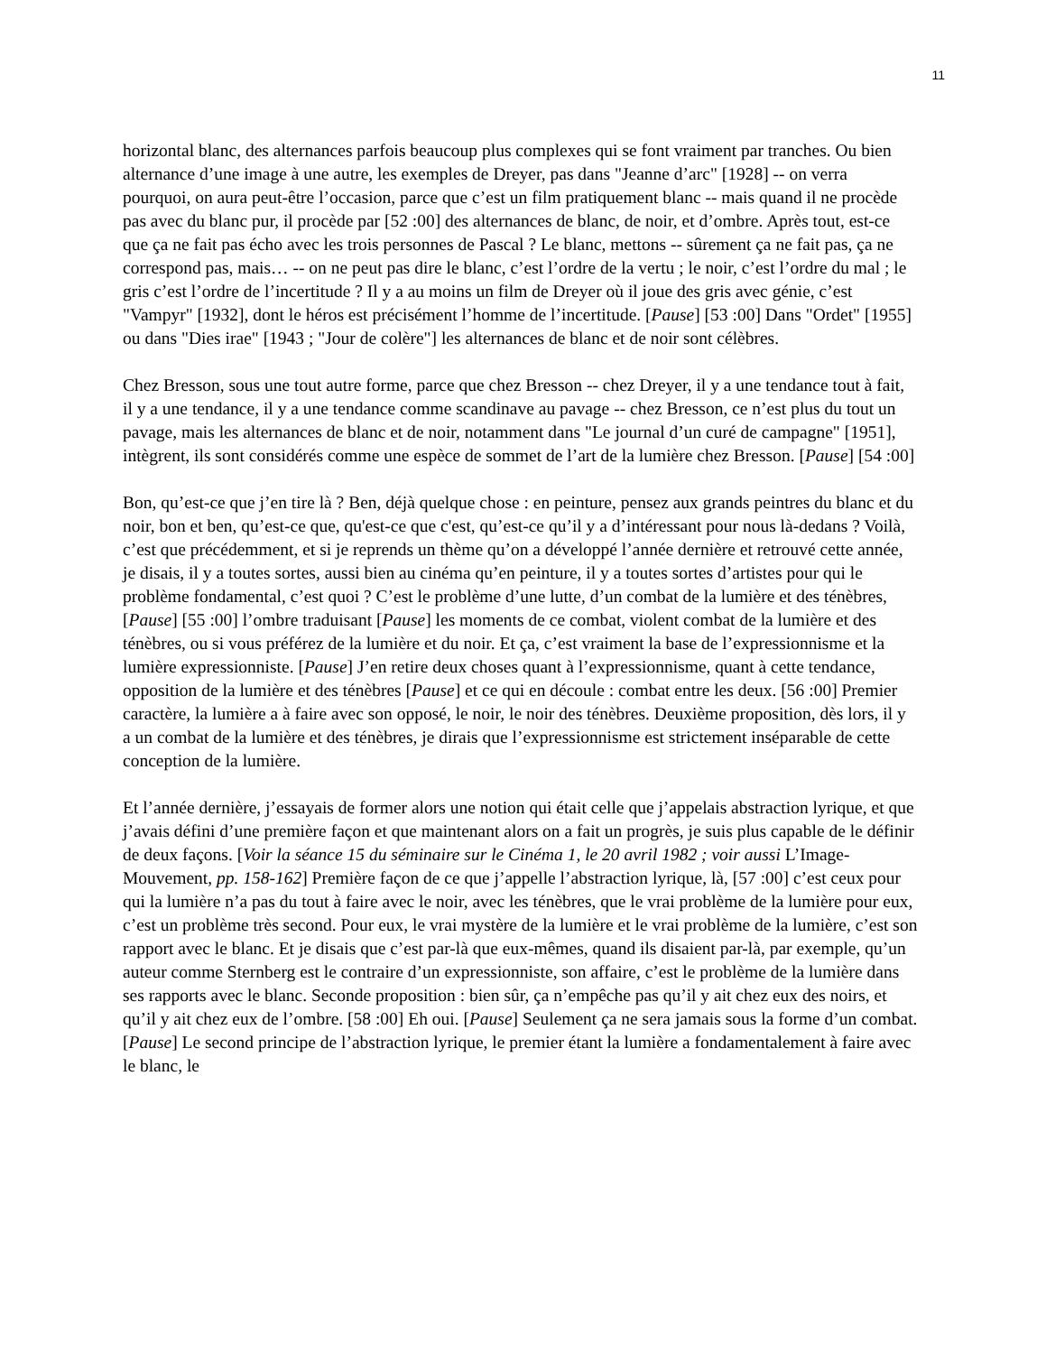11
horizontal blanc, des alternances parfois beaucoup plus complexes qui se font vraiment par tranches. Ou bien alternance d’une image à une autre, les exemples de Dreyer, pas dans "Jeanne d’arc" [1928] -- on verra pourquoi, on aura peut-être l’occasion, parce que c’est un film pratiquement blanc -- mais quand il ne procède pas avec du blanc pur, il procède par [52 :00] des alternances de blanc, de noir, et d’ombre. Après tout, est-ce que ça ne fait pas écho avec les trois personnes de Pascal ? Le blanc, mettons -- sûrement ça ne fait pas, ça ne correspond pas, mais… -- on ne peut pas dire le blanc, c’est l’ordre de la vertu ; le noir, c’est l’ordre du mal ; le gris c’est l’ordre de l’incertitude ? Il y a au moins un film de Dreyer où il joue des gris avec génie, c’est "Vampyr" [1932], dont le héros est précisément l’homme de l’incertitude. [Pause] [53 :00] Dans "Ordet" [1955] ou dans "Dies irae" [1943 ; "Jour de colère"] les alternances de blanc et de noir sont célèbres.
Chez Bresson, sous une tout autre forme, parce que chez Bresson -- chez Dreyer, il y a une tendance tout à fait, il y a une tendance, il y a une tendance comme scandinave au pavage -- chez Bresson, ce n’est plus du tout un pavage, mais les alternances de blanc et de noir, notamment dans "Le journal d’un curé de campagne" [1951], intègrent, ils sont considérés comme une espèce de sommet de l’art de la lumière chez Bresson. [Pause] [54 :00]
Bon, qu’est-ce que j’en tire là ? Ben, déjà quelque chose : en peinture, pensez aux grands peintres du blanc et du noir, bon et ben, qu’est-ce que, qu'est-ce que c'est, qu’est-ce qu’il y a d’intéressant pour nous là-dedans ? Voilà, c’est que précédemment, et si je reprends un thème qu’on a développé l’année dernière et retrouvé cette année, je disais, il y a toutes sortes, aussi bien au cinéma qu’en peinture, il y a toutes sortes d’artistes pour qui le problème fondamental, c’est quoi ? C’est le problème d’une lutte, d’un combat de la lumière et des ténèbres, [Pause] [55 :00] l’ombre traduisant [Pause] les moments de ce combat, violent combat de la lumière et des ténèbres, ou si vous préférez de la lumière et du noir. Et ça, c’est vraiment la base de l’expressionnisme et la lumière expressionniste. [Pause] J’en retire deux choses quant à l’expressionnisme, quant à cette tendance, opposition de la lumière et des ténèbres [Pause] et ce qui en découle : combat entre les deux. [56 :00] Premier caractère, la lumière a à faire avec son opposé, le noir, le noir des ténèbres. Deuxième proposition, dès lors, il y a un combat de la lumière et des ténèbres, je dirais que l’expressionnisme est strictement inséparable de cette conception de la lumière.
Et l’année dernière, j’essayais de former alors une notion qui était celle que j’appelais abstraction lyrique, et que j’avais défini d’une première façon et que maintenant alors on a fait un progrès, je suis plus capable de le définir de deux façons. [Voir la séance 15 du séminaire sur le Cinéma 1, le 20 avril 1982 ; voir aussi L’Image-Mouvement, pp. 158-162] Première façon de ce que j’appelle l’abstraction lyrique, là, [57 :00] c’est ceux pour qui la lumière n’a pas du tout à faire avec le noir, avec les ténèbres, que le vrai problème de la lumière pour eux, c’est un problème très second. Pour eux, le vrai mystère de la lumière et le vrai problème de la lumière, c’est son rapport avec le blanc. Et je disais que c’est par-là que eux-mêmes, quand ils disaient par-là, par exemple, qu’un auteur comme Sternberg est le contraire d’un expressionniste, son affaire, c’est le problème de la lumière dans ses rapports avec le blanc. Seconde proposition : bien sûr, ça n’empêche pas qu’il y ait chez eux des noirs, et qu’il y ait chez eux de l’ombre. [58 :00] Eh oui. [Pause] Seulement ça ne sera jamais sous la forme d’un combat. [Pause] Le second principe de l’abstraction lyrique, le premier étant la lumière a fondamentalement à faire avec le blanc, le